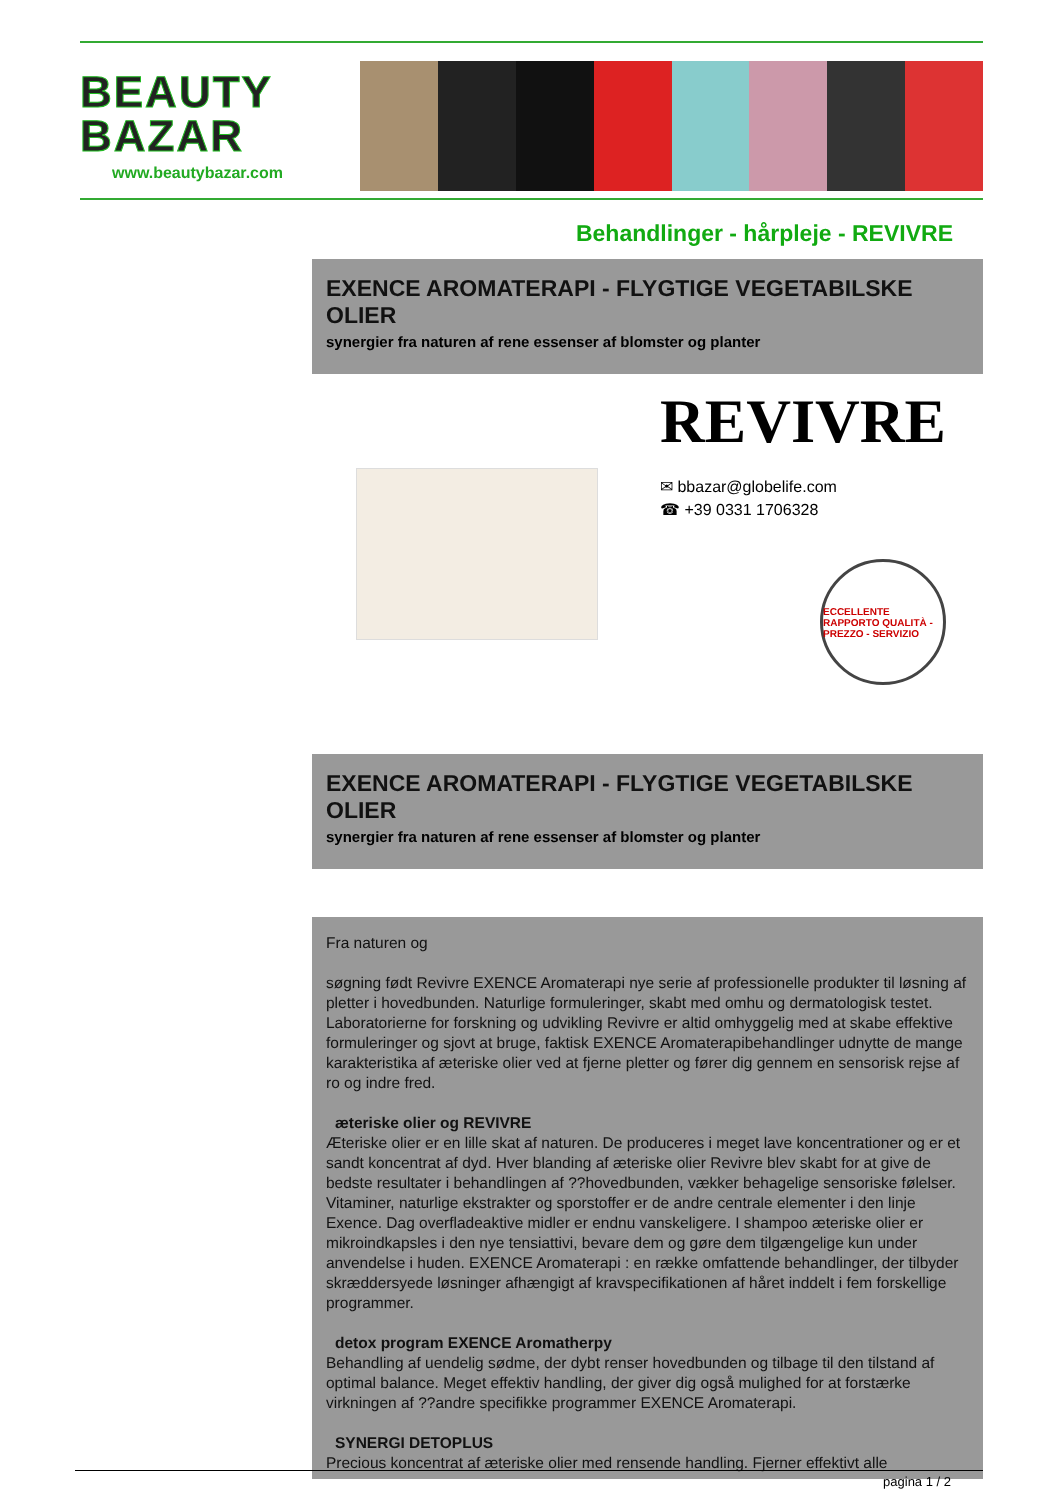BEAUTY
BAZAR
www.beautybazar.com
Behandlinger - hårpleje - REVIVRE
EXENCE AROMATERAPI - FLYGTIGE VEGETABILSKE OLIER
synergier fra naturen af rene essenser af blomster og planter
REVIVRE
✉ bbazar@globelife.com
☎ +39 0331 1706328
ECCELLENTE RAPPORTO QUALITÀ - PREZZO - SERVIZIO
EXENCE AROMATERAPI - FLYGTIGE VEGETABILSKE OLIER
synergier fra naturen af rene essenser af blomster og planter
Fra naturen og
søgning født Revivre EXENCE Aromaterapi nye serie af professionelle produkter til løsning af pletter i hovedbunden. Naturlige formuleringer, skabt med omhu og dermatologisk testet. Laboratorierne for forskning og udvikling Revivre er altid omhyggelig med at skabe effektive formuleringer og sjovt at bruge, faktisk EXENCE Aromaterapibehandlinger udnytte de mange karakteristika af æteriske olier ved at fjerne pletter og fører dig gennem en sensorisk rejse af ro og indre fred.
æteriske olier og REVIVRE
Æteriske olier er en lille skat af naturen. De produceres i meget lave koncentrationer og er et sandt koncentrat af dyd. Hver blanding af æteriske olier Revivre blev skabt for at give de bedste resultater i behandlingen af ??hovedbunden, vækker behagelige sensoriske følelser. Vitaminer, naturlige ekstrakter og sporstoffer er de andre centrale elementer i den linje Exence. Dag overfladeaktive midler er endnu vanskeligere. I shampoo æteriske olier er mikroindkapsles i den nye tensiattivi, bevare dem og gøre dem tilgængelige kun under anvendelse i huden. EXENCE Aromaterapi : en række omfattende behandlinger, der tilbyder skræddersyede løsninger afhængigt af kravspecifikationen af håret inddelt i fem forskellige programmer.
detox program EXENCE Aromatherpy
Behandling af uendelig sødme, der dybt renser hovedbunden og tilbage til den tilstand af optimal balance. Meget effektiv handling, der giver dig også mulighed for at forstærke virkningen af ??andre specifikke programmer EXENCE Aromaterapi.
SYNERGI DETOPLUS
Precious koncentrat af æteriske olier med rensende handling. Fjerner effektivt alle
pagina 1 / 2